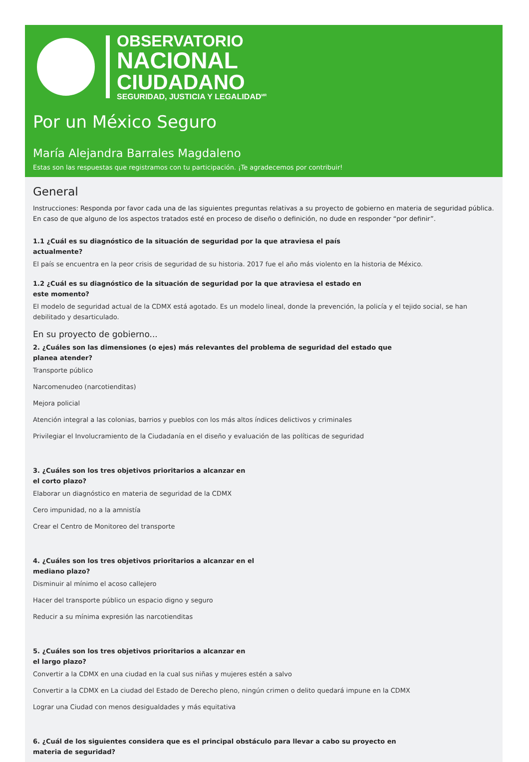OBSERVATORIO
NACIONAL
CIUDADANO
SEGURIDAD, JUSTICIA Y LEGALIDAD<sup>MR</sup>
Por un México Seguro
María Alejandra Barrales Magdaleno
Estas son las respuestas que registramos con tu participación. ¡Te agradecemos por contribuir!
General
Instrucciones: Responda por favor cada una de las siguientes preguntas relativas a su proyecto de gobierno en materia de seguridad pública. En caso de que alguno de los aspectos tratados esté en proceso de diseño o definición, no dude en responder “por definir”.
1.1 ¿Cuál es su diagnóstico de la situación de seguridad por la que atraviesa el país actualmente?
El país se encuentra en la peor crisis de seguridad de su historia. 2017 fue el año más violento en la historia de México.
1.2 ¿Cuál es su diagnóstico de la situación de seguridad por la que atraviesa el estado en este momento?
El modelo de seguridad actual de la CDMX está agotado. Es un modelo lineal, donde la prevención, la policía y el tejido social, se han debilitado y desarticulado.
En su proyecto de gobierno...
2. ¿Cuáles son las dimensiones (o ejes) más relevantes del problema de seguridad del estado que planea atender?
Transporte público
Narcomenudeo (narcotienditas)
Mejora policial
Atención integral a las colonias, barrios y pueblos con los más altos índices delictivos y criminales
Privilegiar el Involucramiento de la Ciudadanía en el diseño y evaluación de las políticas de seguridad
3. ¿Cuáles son los tres objetivos prioritarios a alcanzar en el corto plazo?
Elaborar un diagnóstico en materia de seguridad de la CDMX
Cero impunidad, no a la amnistía
Crear el Centro de Monitoreo del transporte
4. ¿Cuáles son los tres objetivos prioritarios a alcanzar en el mediano plazo?
Disminuir al mínimo el acoso callejero
Hacer del transporte público un espacio digno y seguro
Reducir a su mínima expresión las narcotienditas
5. ¿Cuáles son los tres objetivos prioritarios a alcanzar en el largo plazo?
Convertir a la CDMX en una ciudad en la cual sus niñas y mujeres estén a salvo
Convertir a la CDMX en La ciudad del Estado de Derecho pleno, ningún crimen o delito quedará impune en la CDMX
Lograr una Ciudad con menos desigualdades y más equitativa
6. ¿Cuál de los siguientes considera que es el principal obstáculo para llevar a cabo su proyecto en materia de seguridad?